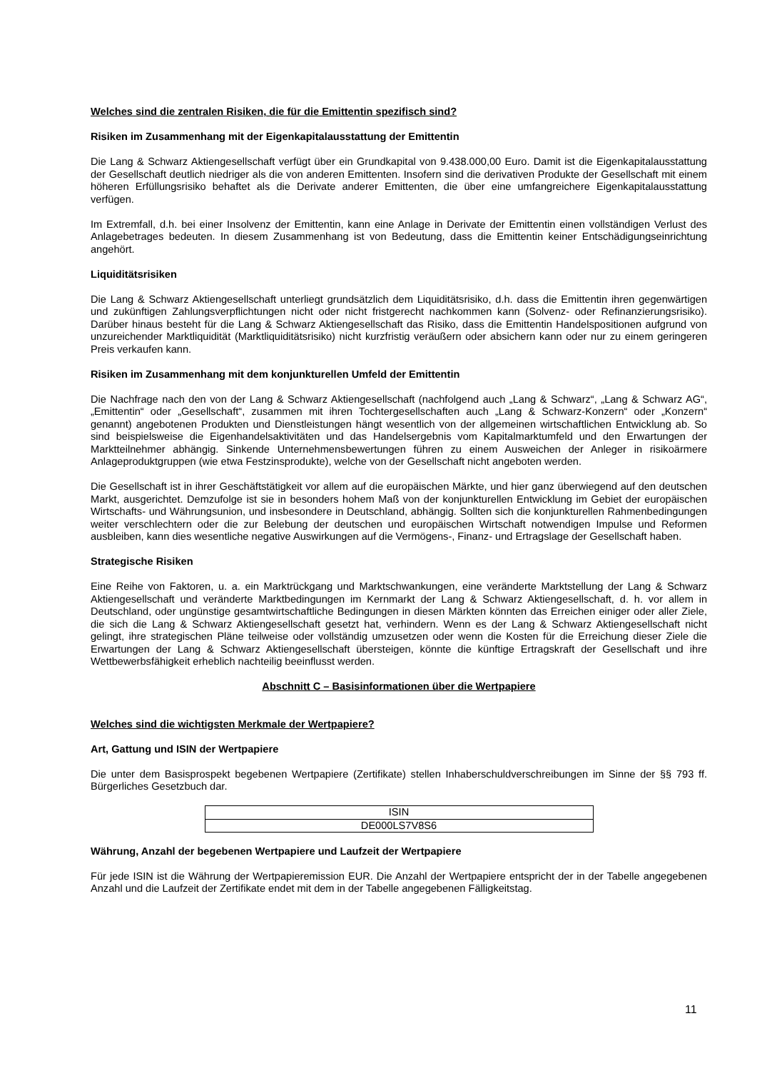Welches sind die zentralen Risiken, die für die Emittentin spezifisch sind?
Risiken im Zusammenhang mit der Eigenkapitalausstattung der Emittentin
Die Lang & Schwarz Aktiengesellschaft verfügt über ein Grundkapital von 9.438.000,00 Euro. Damit ist die Eigenkapitalausstattung der Gesellschaft deutlich niedriger als die von anderen Emittenten. Insofern sind die derivativen Produkte der Gesellschaft mit einem höheren Erfüllungsrisiko behaftet als die Derivate anderer Emittenten, die über eine umfangreichere Eigenkapitalausstattung verfügen.
Im Extremfall, d.h. bei einer Insolvenz der Emittentin, kann eine Anlage in Derivate der Emittentin einen vollständigen Verlust des Anlagebetrages bedeuten. In diesem Zusammenhang ist von Bedeutung, dass die Emittentin keiner Entschädigungseinrichtung angehört.
Liquiditätsrisiken
Die Lang & Schwarz Aktiengesellschaft unterliegt grundsätzlich dem Liquiditätsrisiko, d.h. dass die Emittentin ihren gegenwärtigen und zukünftigen Zahlungsverpflichtungen nicht oder nicht fristgerecht nachkommen kann (Solvenz- oder Refinanzierungsrisiko). Darüber hinaus besteht für die Lang & Schwarz Aktiengesellschaft das Risiko, dass die Emittentin Handelspositionen aufgrund von unzureichender Marktliquidität (Marktliquiditätsrisiko) nicht kurzfristig veräußern oder absichern kann oder nur zu einem geringeren Preis verkaufen kann.
Risiken im Zusammenhang mit dem konjunkturellen Umfeld der Emittentin
Die Nachfrage nach den von der Lang & Schwarz Aktiengesellschaft (nachfolgend auch „Lang & Schwarz“, „Lang & Schwarz AG“, „Emittentin“ oder „Gesellschaft“, zusammen mit ihren Tochtergesellschaften auch „Lang & Schwarz-Konzern“ oder „Konzern“ genannt) angebotenen Produkten und Dienstleistungen hängt wesentlich von der allgemeinen wirtschaftlichen Entwicklung ab. So sind beispielsweise die Eigenhandelsaktivitäten und das Handelsergebnis vom Kapitalmarktumfeld und den Erwartungen der Marktteilnehmer abhängig. Sinkende Unternehmensbewertungen führen zu einem Ausweichen der Anleger in risikoärmere Anlageproduktgruppen (wie etwa Festzinsprodukte), welche von der Gesellschaft nicht angeboten werden.
Die Gesellschaft ist in ihrer Geschäftstätigkeit vor allem auf die europäischen Märkte, und hier ganz überwiegend auf den deutschen Markt, ausgerichtet. Demzufolge ist sie in besonders hohem Maß von der konjunkturellen Entwicklung im Gebiet der europäischen Wirtschafts- und Währungsunion, und insbesondere in Deutschland, abhängig. Sollten sich die konjunkturellen Rahmenbedingungen weiter verschlechtern oder die zur Belebung der deutschen und europäischen Wirtschaft notwendigen Impulse und Reformen ausbleiben, kann dies wesentliche negative Auswirkungen auf die Vermögens-, Finanz- und Ertragslage der Gesellschaft haben.
Strategische Risiken
Eine Reihe von Faktoren, u. a. ein Marktrückgang und Marktschwankungen, eine veränderte Marktstellung der Lang & Schwarz Aktiengesellschaft und veränderte Marktbedingungen im Kernmarkt der Lang & Schwarz Aktiengesellschaft, d. h. vor allem in Deutschland, oder ungünstige gesamtwirtschaftliche Bedingungen in diesen Märkten könnten das Erreichen einiger oder aller Ziele, die sich die Lang & Schwarz Aktiengesellschaft gesetzt hat, verhindern. Wenn es der Lang & Schwarz Aktiengesellschaft nicht gelingt, ihre strategischen Pläne teilweise oder vollständig umzusetzen oder wenn die Kosten für die Erreichung dieser Ziele die Erwartungen der Lang & Schwarz Aktiengesellschaft übersteigen, könnte die künftige Ertragskraft der Gesellschaft und ihre Wettbewerbsfähigkeit erheblich nachteilig beeinflusst werden.
Abschnitt C – Basisinformationen über die Wertpapiere
Welches sind die wichtigsten Merkmale der Wertpapiere?
Art, Gattung und ISIN der Wertpapiere
Die unter dem Basisprospekt begebenen Wertpapiere (Zertifikate) stellen Inhaberschuldverschreibungen im Sinne der §§ 793 ff. Bürgerliches Gesetzbuch dar.
| ISIN |
| DE000LS7V8S6 |
Währung, Anzahl der begebenen Wertpapiere und Laufzeit der Wertpapiere
Für jede ISIN ist die Währung der Wertpapieremission EUR. Die Anzahl der Wertpapiere entspricht der in der Tabelle angegebenen Anzahl und die Laufzeit der Zertifikate endet mit dem in der Tabelle angegebenen Fälligkeitstag.
11